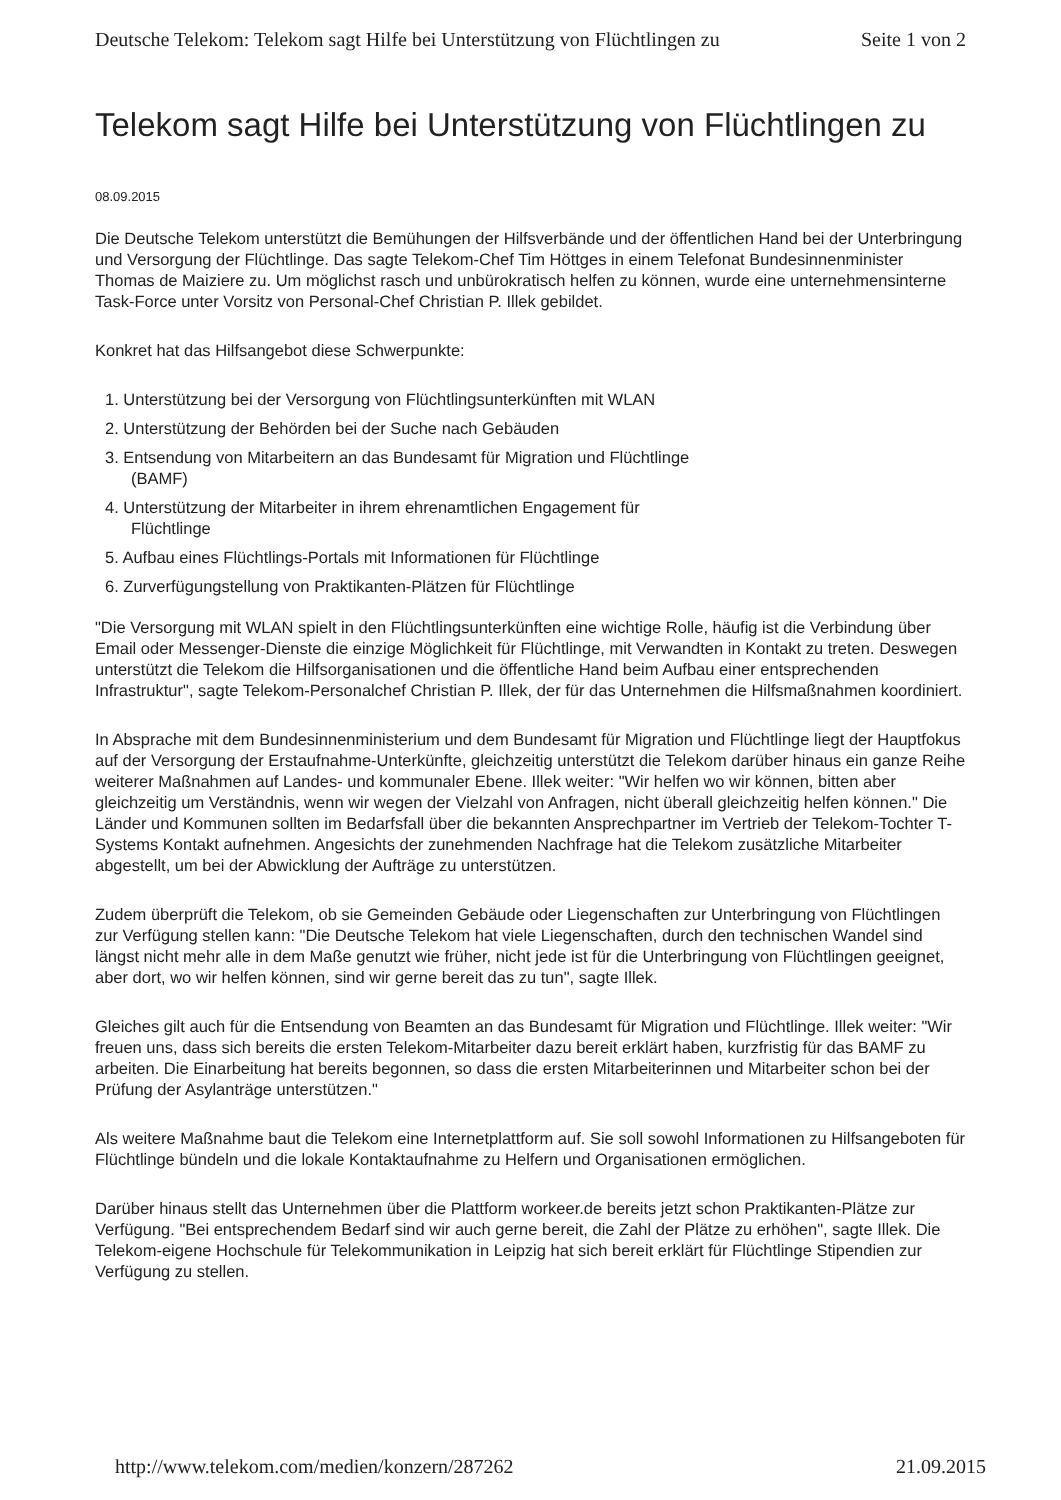Deutsche Telekom: Telekom sagt Hilfe bei Unterstützung von Flüchtlingen zu Seite 1 von 2
Telekom sagt Hilfe bei Unterstützung von Flüchtlingen zu
08.09.2015
Die Deutsche Telekom unterstützt die Bemühungen der Hilfsverbände und der öffentlichen Hand bei der Unterbringung und Versorgung der Flüchtlinge. Das sagte Telekom-Chef Tim Höttges in einem Telefonat Bundesinnenminister Thomas de Maiziere zu. Um möglichst rasch und unbürokratisch helfen zu können, wurde eine unternehmensinterne Task-Force unter Vorsitz von Personal-Chef Christian P. Illek gebildet.
Konkret hat das Hilfsangebot diese Schwerpunkte:
1. Unterstützung bei der Versorgung von Flüchtlingsunterkünften mit WLAN
2. Unterstützung der Behörden bei der Suche nach Gebäuden
3. Entsendung von Mitarbeitern an das Bundesamt für Migration und Flüchtlinge (BAMF)
4. Unterstützung der Mitarbeiter in ihrem ehrenamtlichen Engagement für Flüchtlinge
5. Aufbau eines Flüchtlings-Portals mit Informationen für Flüchtlinge
6. Zurverfügungstellung von Praktikanten-Plätzen für Flüchtlinge
"Die Versorgung mit WLAN spielt in den Flüchtlingsunterkünften eine wichtige Rolle, häufig ist die Verbindung über Email oder Messenger-Dienste die einzige Möglichkeit für Flüchtlinge, mit Verwandten in Kontakt zu treten. Deswegen unterstützt die Telekom die Hilfsorganisationen und die öffentliche Hand beim Aufbau einer entsprechenden Infrastruktur", sagte Telekom-Personalchef Christian P. Illek, der für das Unternehmen die Hilfsmaßnahmen koordiniert.
In Absprache mit dem Bundesinnenministerium und dem Bundesamt für Migration und Flüchtlinge liegt der Hauptfokus auf der Versorgung der Erstaufnahme-Unterkünfte, gleichzeitig unterstützt die Telekom darüber hinaus ein ganze Reihe weiterer Maßnahmen auf Landes- und kommunaler Ebene. Illek weiter: "Wir helfen wo wir können, bitten aber gleichzeitig um Verständnis, wenn wir wegen der Vielzahl von Anfragen, nicht überall gleichzeitig helfen können." Die Länder und Kommunen sollten im Bedarfsfall über die bekannten Ansprechpartner im Vertrieb der Telekom-Tochter T-Systems Kontakt aufnehmen. Angesichts der zunehmenden Nachfrage hat die Telekom zusätzliche Mitarbeiter abgestellt, um bei der Abwicklung der Aufträge zu unterstützen.
Zudem überprüft die Telekom, ob sie Gemeinden Gebäude oder Liegenschaften zur Unterbringung von Flüchtlingen zur Verfügung stellen kann: "Die Deutsche Telekom hat viele Liegenschaften, durch den technischen Wandel sind längst nicht mehr alle in dem Maße genutzt wie früher, nicht jede ist für die Unterbringung von Flüchtlingen geeignet, aber dort, wo wir helfen können, sind wir gerne bereit das zu tun", sagte Illek.
Gleiches gilt auch für die Entsendung von Beamten an das Bundesamt für Migration und Flüchtlinge. Illek weiter: "Wir freuen uns, dass sich bereits die ersten Telekom-Mitarbeiter dazu bereit erklärt haben, kurzfristig für das BAMF zu arbeiten. Die Einarbeitung hat bereits begonnen, so dass die ersten Mitarbeiterinnen und Mitarbeiter schon bei der Prüfung der Asylanträge unterstützen."
Als weitere Maßnahme baut die Telekom eine Internetplattform auf. Sie soll sowohl Informationen zu Hilfsangeboten für Flüchtlinge bündeln und die lokale Kontaktaufnahme zu Helfern und Organisationen ermöglichen.
Darüber hinaus stellt das Unternehmen über die Plattform workeer.de bereits jetzt schon Praktikanten-Plätze zur Verfügung. "Bei entsprechendem Bedarf sind wir auch gerne bereit, die Zahl der Plätze zu erhöhen", sagte Illek. Die Telekom-eigene Hochschule für Telekommunikation in Leipzig hat sich bereit erklärt für Flüchtlinge Stipendien zur Verfügung zu stellen.
http://www.telekom.com/medien/konzern/287262 21.09.2015